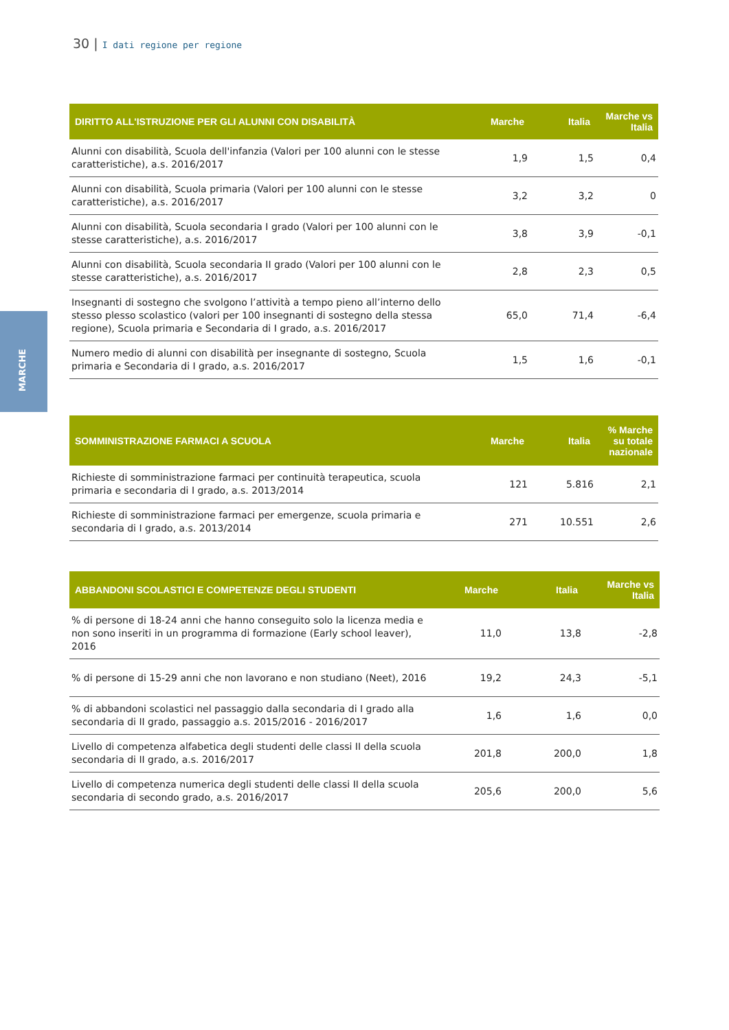30 | I dati regione per regione
MARCHE
| DIRITTO ALL'ISTRUZIONE PER GLI ALUNNI CON DISABILITÀ | Marche | Italia | Marche vs Italia |
| --- | --- | --- | --- |
| Alunni con disabilità, Scuola dell'infanzia (Valori per 100 alunni con le stesse caratteristiche), a.s. 2016/2017 | 1,9 | 1,5 | 0,4 |
| Alunni con disabilità, Scuola primaria (Valori per 100 alunni con le stesse caratteristiche), a.s. 2016/2017 | 3,2 | 3,2 | 0 |
| Alunni con disabilità, Scuola secondaria I grado (Valori per 100 alunni con le stesse caratteristiche), a.s. 2016/2017 | 3,8 | 3,9 | -0,1 |
| Alunni con disabilità, Scuola secondaria II grado (Valori per 100 alunni con le stesse caratteristiche), a.s. 2016/2017 | 2,8 | 2,3 | 0,5 |
| Insegnanti di sostegno che svolgono l’attività a tempo pieno all’interno dello stesso plesso scolastico (valori per 100 insegnanti di sostegno della stessa regione), Scuola primaria e Secondaria di I grado, a.s. 2016/2017 | 65,0 | 71,4 | -6,4 |
| Numero medio di alunni con disabilità per insegnante di sostegno, Scuola primaria e Secondaria di I grado, a.s. 2016/2017 | 1,5 | 1,6 | -0,1 |
| SOMMINISTRAZIONE FARMACI A SCUOLA | Marche | Italia | % Marche su totale nazionale |
| --- | --- | --- | --- |
| Richieste di somministrazione farmaci per continuità terapeutica, scuola primaria e secondaria di I grado, a.s. 2013/2014 | 121 | 5.816 | 2,1 |
| Richieste di somministrazione farmaci per emergenze, scuola primaria e secondaria di I grado, a.s. 2013/2014 | 271 | 10.551 | 2,6 |
| ABBANDONI SCOLASTICI E COMPETENZE DEGLI STUDENTI | Marche | Italia | Marche vs Italia |
| --- | --- | --- | --- |
| % di persone di 18-24 anni che hanno conseguito solo la licenza media e non sono inseriti in un programma di formazione (Early school leaver), 2016 | 11,0 | 13,8 | -2,8 |
| % di persone di 15-29 anni che non lavorano e non studiano (Neet), 2016 | 19,2 | 24,3 | -5,1 |
| % di abbandoni scolastici nel passaggio dalla secondaria di I grado alla secondaria di II grado, passaggio a.s. 2015/2016 - 2016/2017 | 1,6 | 1,6 | 0,0 |
| Livello di competenza alfabetica degli studenti delle classi II della scuola secondaria di II grado, a.s. 2016/2017 | 201,8 | 200,0 | 1,8 |
| Livello di competenza numerica degli studenti delle classi II della scuola secondaria di secondo grado, a.s. 2016/2017 | 205,6 | 200,0 | 5,6 |